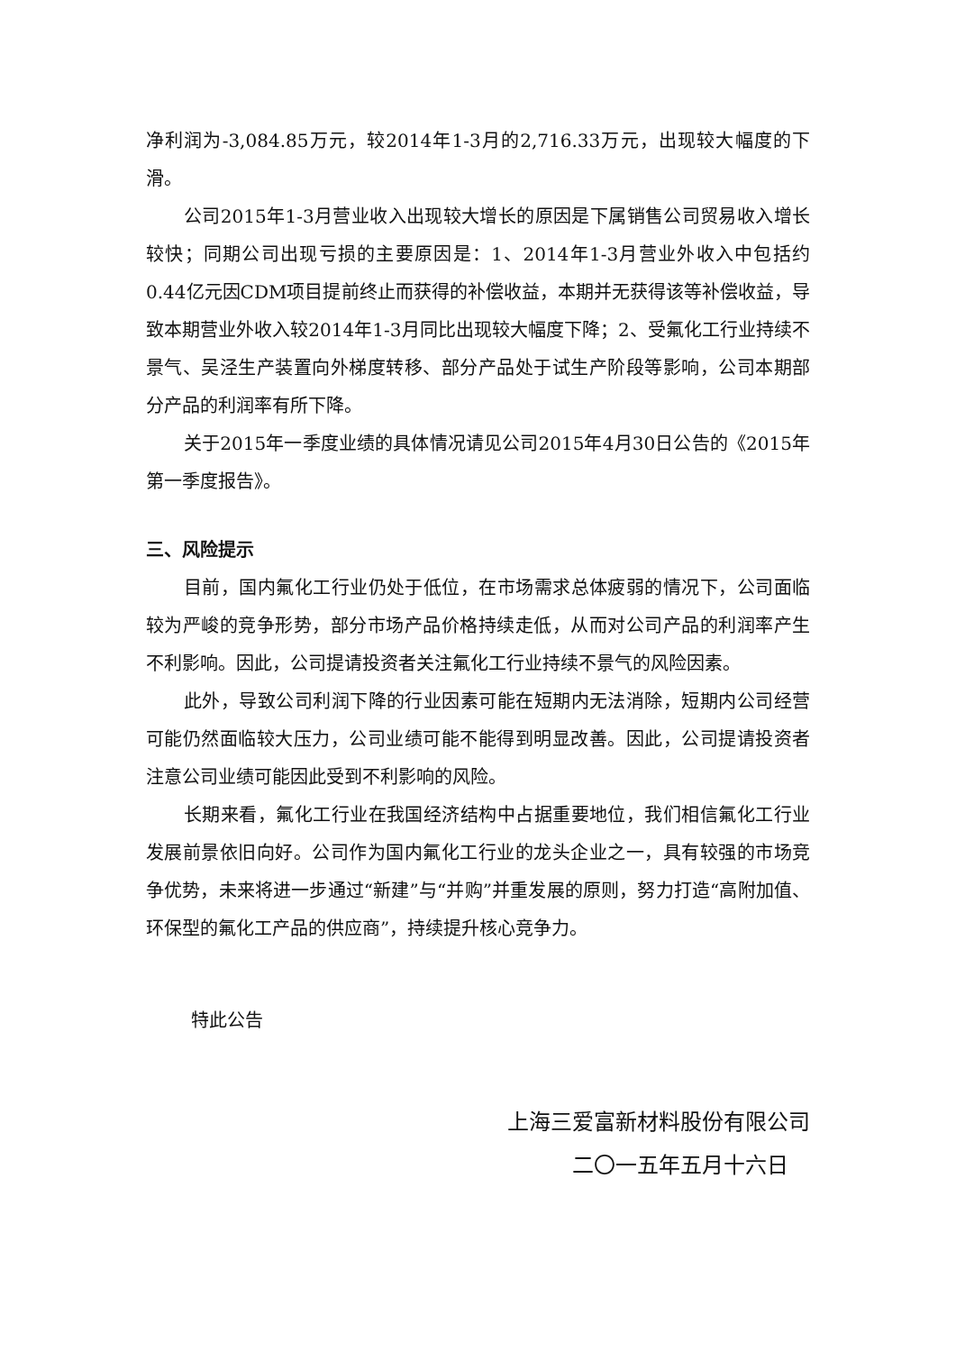净利润为-3,084.85万元，较2014年1-3月的2,716.33万元，出现较大幅度的下滑。
公司2015年1-3月营业收入出现较大增长的原因是下属销售公司贸易收入增长较快；同期公司出现亏损的主要原因是：1、2014年1-3月营业外收入中包括约0.44亿元因CDM项目提前终止而获得的补偿收益，本期并无获得该等补偿收益，导致本期营业外收入较2014年1-3月同比出现较大幅度下降；2、受氟化工行业持续不景气、吴泾生产装置向外梯度转移、部分产品处于试生产阶段等影响，公司本期部分产品的利润率有所下降。
关于2015年一季度业绩的具体情况请见公司2015年4月30日公告的《2015年第一季度报告》。
三、风险提示
目前，国内氟化工行业仍处于低位，在市场需求总体疲弱的情况下，公司面临较为严峻的竞争形势，部分市场产品价格持续走低，从而对公司产品的利润率产生不利影响。因此，公司提请投资者关注氟化工行业持续不景气的风险因素。
此外，导致公司利润下降的行业因素可能在短期内无法消除，短期内公司经营可能仍然面临较大压力，公司业绩可能不能得到明显改善。因此，公司提请投资者注意公司业绩可能因此受到不利影响的风险。
长期来看，氟化工行业在我国经济结构中占据重要地位，我们相信氟化工行业发展前景依旧向好。公司作为国内氟化工行业的龙头企业之一，具有较强的市场竞争优势，未来将进一步通过“新建”与“并购”并重发展的原则，努力打造“高附加值、环保型的氟化工产品的供应商”，持续提升核心竞争力。
特此公告
上海三爱富新材料股份有限公司
二〇一五年五月十六日